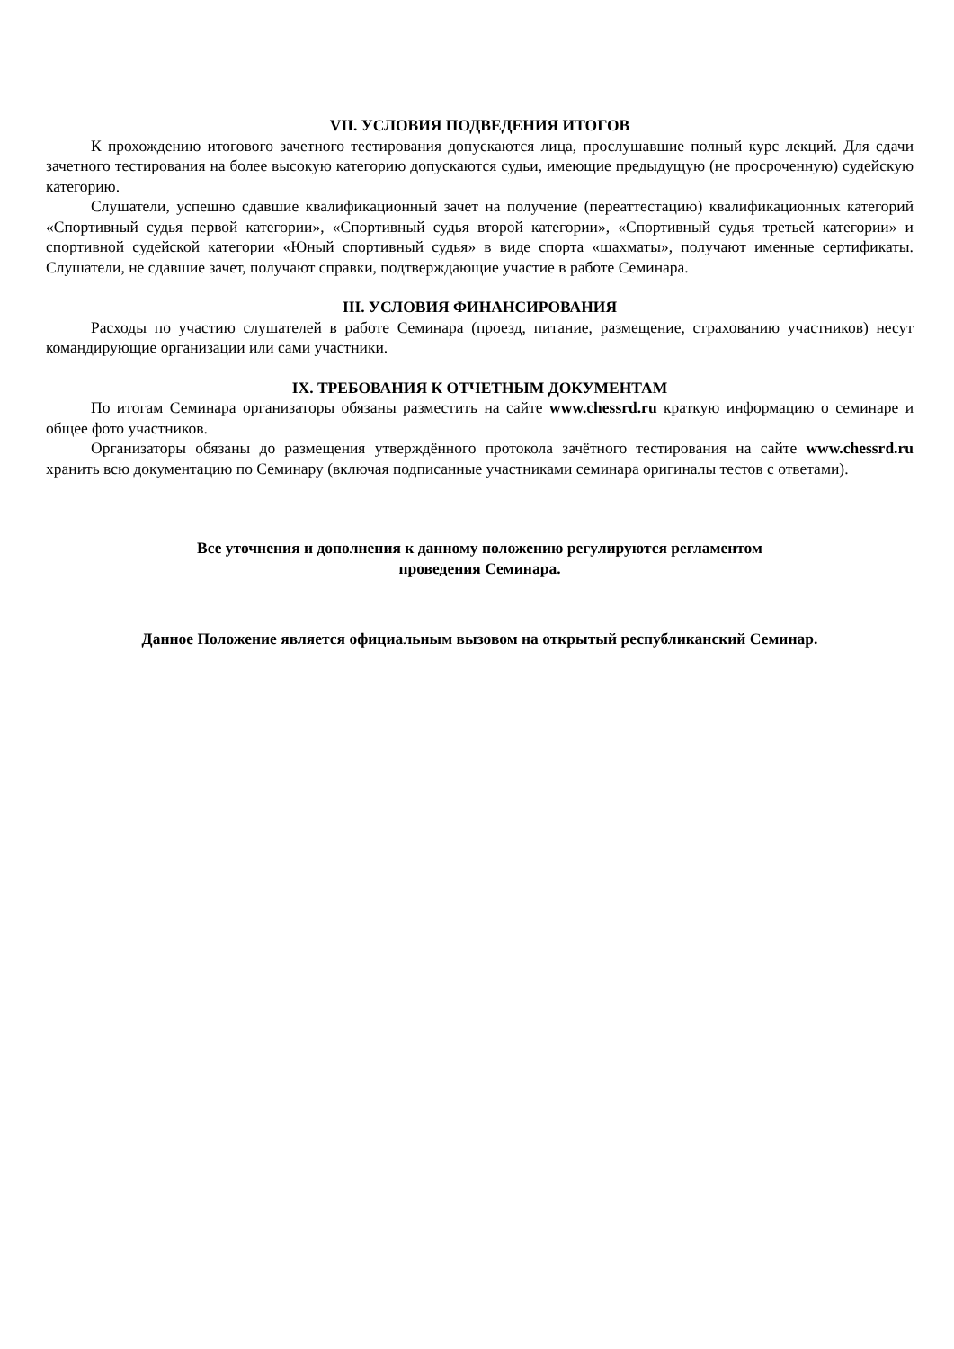VII. УСЛОВИЯ ПОДВЕДЕНИЯ ИТОГОВ
К прохождению итогового зачетного тестирования допускаются лица, прослушавшие полный курс лекций. Для сдачи зачетного тестирования на более высокую категорию допускаются судьи, имеющие предыдущую (не просроченную) судейскую категорию.
Слушатели, успешно сдавшие квалификационный зачет на получение (переаттестацию) квалификационных категорий «Спортивный судья первой категории», «Спортивный судья второй категории», «Спортивный судья третьей категории» и спортивной судейской категории «Юный спортивный судья» в виде спорта «шахматы», получают именные сертификаты. Слушатели, не сдавшие зачет, получают справки, подтверждающие участие в работе Семинара.
III. УСЛОВИЯ ФИНАНСИРОВАНИЯ
Расходы по участию слушателей в работе Семинара (проезд, питание, размещение, страхованию участников) несут командирующие организации или сами участники.
IX. ТРЕБОВАНИЯ К ОТЧЕТНЫМ ДОКУМЕНТАМ
По итогам Семинара организаторы обязаны разместить на сайте www.chessrd.ru краткую информацию о семинаре и общее фото участников.
Организаторы обязаны до размещения утверждённого протокола зачётного тестирования на сайте www.chessrd.ru хранить всю документацию по Семинару (включая подписанные участниками семинара оригиналы тестов с ответами).
Все уточнения и дополнения к данному положению регулируются регламентом
проведения Семинара.
Данное Положение является официальным вызовом на открытый республиканский Семинар.